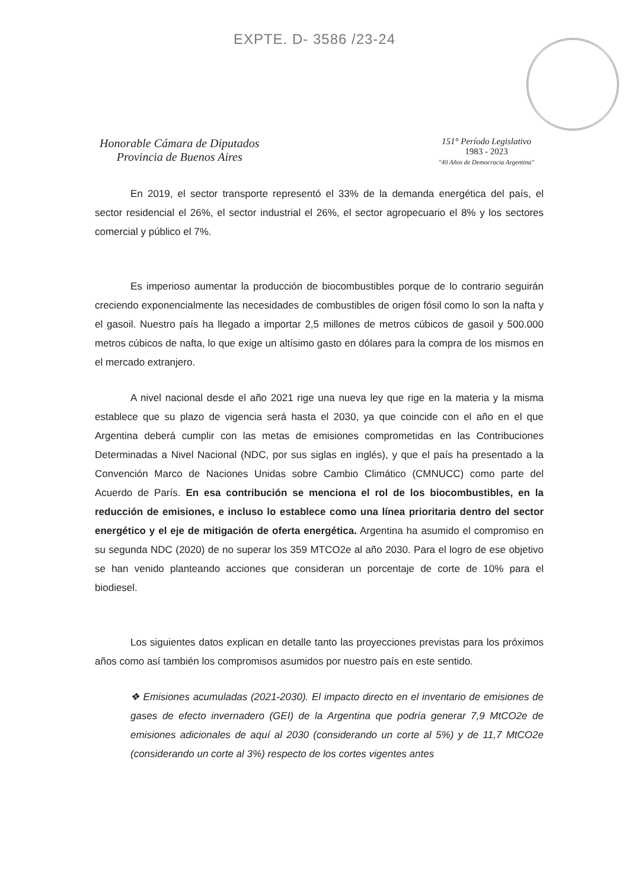EXPTE. D- 3586 /23-24
Honorable Cámara de Diputados
Provincia de Buenos Aires
151° Período Legislativo
1983 - 2023
"40 Años de Democracia Argentina"
En 2019, el sector transporte representó el 33% de la demanda energética del país, el sector residencial el 26%, el sector industrial el 26%, el sector agropecuario el 8% y los sectores comercial y público el 7%.
Es imperioso aumentar la producción de biocombustibles porque de lo contrario seguirán creciendo exponencialmente las necesidades de combustibles de origen fósil como lo son la nafta y el gasoil. Nuestro país ha llegado a importar 2,5 millones de metros cúbicos de gasoil y 500.000 metros cúbicos de nafta, lo que exige un altísimo gasto en dólares para la compra de los mismos en el mercado extranjero.
A nivel nacional desde el año 2021 rige una nueva ley que rige en la materia y la misma establece que su plazo de vigencia será hasta el 2030, ya que coincide con el año en el que Argentina deberá cumplir con las metas de emisiones comprometidas en las Contribuciones Determinadas a Nivel Nacional (NDC, por sus siglas en inglés), y que el país ha presentado a la Convención Marco de Naciones Unidas sobre Cambio Climático (CMNUCC) como parte del Acuerdo de París. En esa contribución se menciona el rol de los biocombustibles, en la reducción de emisiones, e incluso lo establece como una línea prioritaria dentro del sector energético y el eje de mitigación de oferta energética. Argentina ha asumido el compromiso en su segunda NDC (2020) de no superar los 359 MTCO2e al año 2030. Para el logro de ese objetivo se han venido planteando acciones que consideran un porcentaje de corte de 10% para el biodiesel.
Los siguientes datos explican en detalle tanto las proyecciones previstas para los próximos años como así también los compromisos asumidos por nuestro país en este sentido.
❖ Emisiones acumuladas (2021-2030). El impacto directo en el inventario de emisiones de gases de efecto invernadero (GEI) de la Argentina que podría generar 7,9 MtCO2e de emisiones adicionales de aquí al 2030 (considerando un corte al 5%) y de 11,7 MtCO2e (considerando un corte al 3%) respecto de los cortes vigentes antes